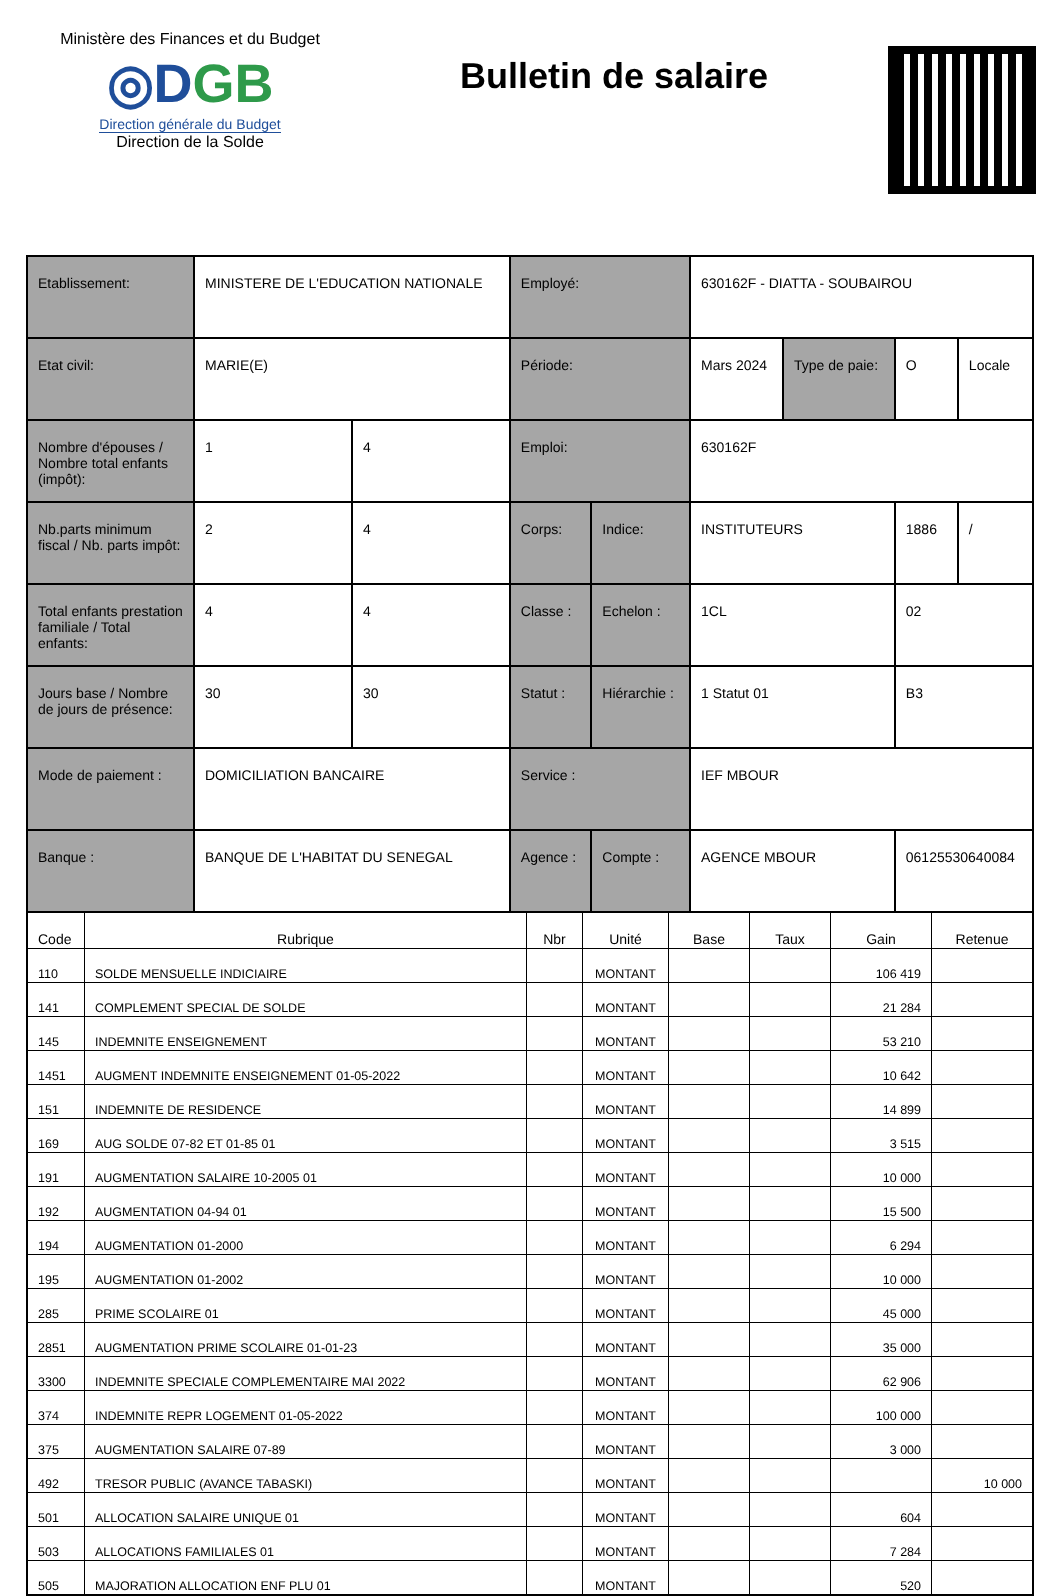Ministère des Finances et du Budget
◎DGB
Direction générale du Budget
Direction de la Solde
Bulletin de salaire
| Etablissement: | MINISTERE DE L'EDUCATION NATIONALE | | Employé: | | 630162F - DIATTA - SOUBAIROU | | | |
| Etat civil: | MARIE(E) | | Période: | | Mars 2024 | Type de paie: | O | Locale |
| Nombre d'épouses / Nombre total enfants (impôt): | 1 | 4 | Emploi: | | 630162F | | | |
| Nb.parts minimum fiscal / Nb. parts impôt: | 2 | 4 | Corps: | Indice: | INSTITUTEURS | | 1886 | / |
| Total enfants prestation familiale / Total enfants: | 4 | 4 | Classe : | Echelon : | 1CL | | 02 | |
| Jours base / Nombre de jours de présence: | 30 | 30 | Statut : | Hiérarchie : | 1 Statut 01 | | B3 | |
| Mode de paiement : | DOMICILIATION BANCAIRE | | Service : | | IEF MBOUR | | | |
| Banque : | BANQUE DE L'HABITAT DU SENEGAL | | Agence : | Compte : | AGENCE MBOUR | | 06125530640084 | |
| Code | Rubrique | Nbr | Unité | Base | Taux | Gain | Retenue |
| --- | --- | --- | --- | --- | --- | --- | --- |
| 110 | SOLDE MENSUELLE INDICIAIRE | | MONTANT | | | 106 419 | |
| 141 | COMPLEMENT SPECIAL DE SOLDE | | MONTANT | | | 21 284 | |
| 145 | INDEMNITE ENSEIGNEMENT | | MONTANT | | | 53 210 | |
| 1451 | AUGMENT INDEMNITE ENSEIGNEMENT 01-05-2022 | | MONTANT | | | 10 642 | |
| 151 | INDEMNITE DE RESIDENCE | | MONTANT | | | 14 899 | |
| 169 | AUG SOLDE 07-82 ET 01-85 01 | | MONTANT | | | 3 515 | |
| 191 | AUGMENTATION SALAIRE 10-2005 01 | | MONTANT | | | 10 000 | |
| 192 | AUGMENTATION 04-94 01 | | MONTANT | | | 15 500 | |
| 194 | AUGMENTATION 01-2000 | | MONTANT | | | 6 294 | |
| 195 | AUGMENTATION 01-2002 | | MONTANT | | | 10 000 | |
| 285 | PRIME SCOLAIRE 01 | | MONTANT | | | 45 000 | |
| 2851 | AUGMENTATION PRIME SCOLAIRE 01-01-23 | | MONTANT | | | 35 000 | |
| 3300 | INDEMNITE SPECIALE COMPLEMENTAIRE MAI 2022 | | MONTANT | | | 62 906 | |
| 374 | INDEMNITE REPR LOGEMENT 01-05-2022 | | MONTANT | | | 100 000 | |
| 375 | AUGMENTATION SALAIRE 07-89 | | MONTANT | | | 3 000 | |
| 492 | TRESOR PUBLIC (AVANCE TABASKI) | | MONTANT | | | | 10 000 |
| 501 | ALLOCATION SALAIRE UNIQUE 01 | | MONTANT | | | 604 | |
| 503 | ALLOCATIONS FAMILIALES 01 | | MONTANT | | | 7 284 | |
| 505 | MAJORATION ALLOCATION ENF PLU 01 | | MONTANT | | | 520 | |